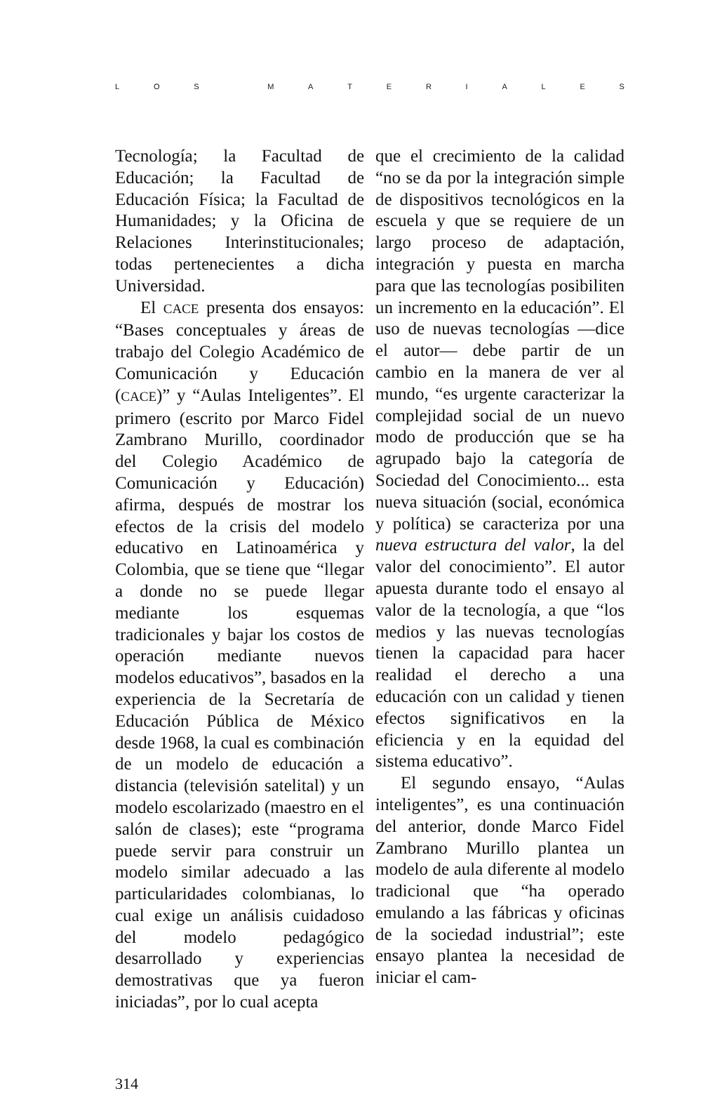LOS MATERIALES
Tecnología; la Facultad de Educación; la Facultad de Educación Física; la Facultad de Humanidades; y la Oficina de Relaciones Interinstitucionales; todas pertenecientes a dicha Universidad.
El CACE presenta dos ensayos: “Bases conceptuales y áreas de trabajo del Colegio Académico de Comunicación y Educación (CACE)” y “Aulas Inteligentes”. El primero (escrito por Marco Fidel Zambrano Murillo, coordinador del Colegio Académico de Comunicación y Educación) afirma, después de mostrar los efectos de la crisis del modelo educativo en Latinoamérica y Colombia, que se tiene que “llegar a donde no se puede llegar mediante los esquemas tradicionales y bajar los costos de operación mediante nuevos modelos educativos”, basados en la experiencia de la Secretaría de Educación Pública de México desde 1968, la cual es combinación de un modelo de educación a distancia (televisión satelital) y un modelo escolarizado (maestro en el salón de clases); este “programa puede servir para construir un modelo similar adecuado a las particularidades colombianas, lo cual exige un análisis cuidadoso del modelo pedagógico desarrollado y experiencias demostrativas que ya fueron iniciadas”, por lo cual acepta
que el crecimiento de la calidad “no se da por la integración simple de dispositivos tecnológicos en la escuela y que se requiere de un largo proceso de adaptación, integración y puesta en marcha para que las tecnologías posibiliten un incremento en la educación”. El uso de nuevas tecnologías —dice el autor— debe partir de un cambio en la manera de ver al mundo, “es urgente caracterizar la complejidad social de un nuevo modo de producción que se ha agrupado bajo la categoría de Sociedad del Conocimiento... esta nueva situación (social, económica y política) se caracteriza por una nueva estructura del valor, la del valor del conocimiento”. El autor apuesta durante todo el ensayo al valor de la tecnología, a que “los medios y las nuevas tecnologías tienen la capacidad para hacer realidad el derecho a una educación con un calidad y tienen efectos significativos en la eficiencia y en la equidad del sistema educativo”.
El segundo ensayo, “Aulas inteligentes”, es una continuación del anterior, donde Marco Fidel Zambrano Murillo plantea un modelo de aula diferente al modelo tradicional que “ha operado emulando a las fábricas y oficinas de la sociedad industrial”; este ensayo plantea la necesidad de iniciar el cam-
314